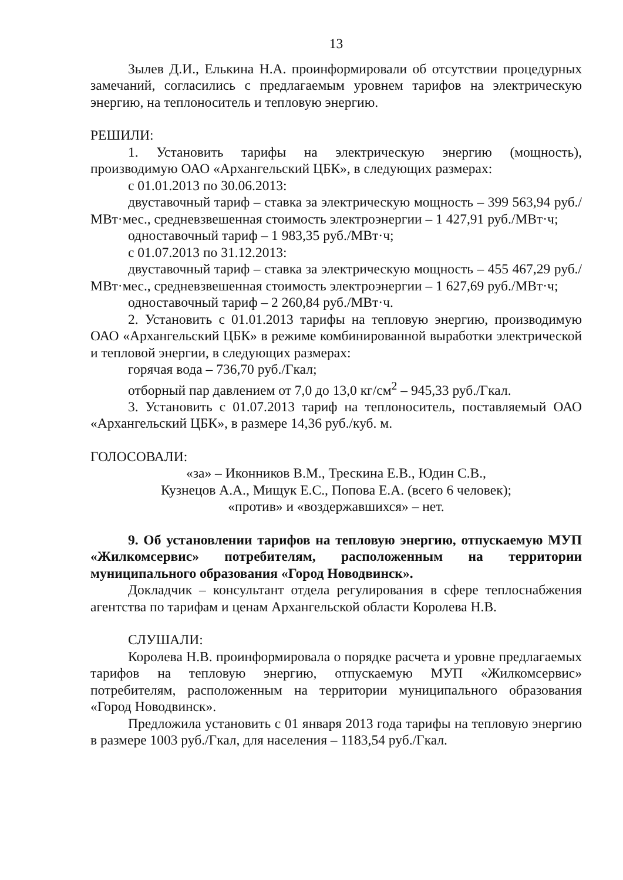13
Зылев Д.И., Елькина Н.А. проинформировали об отсутствии процедурных замечаний, согласились с предлагаемым уровнем тарифов на электрическую энергию, на теплоноситель и тепловую энергию.
РЕШИЛИ:
1. Установить тарифы на электрическую энергию (мощность), производимую ОАО «Архангельский ЦБК», в следующих размерах:
с 01.01.2013 по 30.06.2013:
двуставочный тариф – ставка за электрическую мощность – 399 563,94 руб./МВт·мес., средневзвешенная стоимость электроэнергии – 1 427,91 руб./МВт·ч;
одноставочный тариф – 1 983,35 руб./МВт·ч;
с 01.07.2013 по 31.12.2013:
двуставочный тариф – ставка за электрическую мощность – 455 467,29 руб./МВт·мес., средневзвешенная стоимость электроэнергии – 1 627,69 руб./МВт·ч;
одноставочный тариф – 2 260,84 руб./МВт·ч.
2. Установить с 01.01.2013 тарифы на тепловую энергию, производимую ОАО «Архангельский ЦБК» в режиме комбинированной выработки электрической и тепловой энергии, в следующих размерах:
горячая вода – 736,70 руб./Гкал;
отборный пар давлением от 7,0 до 13,0 кг/см<sup>2</sup> – 945,33 руб./Гкал.
3. Установить с 01.07.2013 тариф на теплоноситель, поставляемый ОАО «Архангельский ЦБК», в размере 14,36 руб./куб. м.
ГОЛОСОВАЛИ:
«за» – Иконников В.М., Трескина Е.В., Юдин С.В.,
Кузнецов А.А., Мищук Е.С., Попова Е.А. (всего 6 человек);
«против» и «воздержавшихся» – нет.
9. Об установлении тарифов на тепловую энергию, отпускаемую МУП «Жилкомсервис» потребителям, расположенным на территории муниципального образования «Город Новодвинск».
Докладчик – консультант отдела регулирования в сфере теплоснабжения агентства по тарифам и ценам Архангельской области Королева Н.В.
СЛУШАЛИ:
Королева Н.В. проинформировала о порядке расчета и уровне предлагаемых тарифов на тепловую энергию, отпускаемую МУП «Жилкомсервис» потребителям, расположенным на территории муниципального образования «Город Новодвинск».
Предложила установить с 01 января 2013 года тарифы на тепловую энергию в размере 1003 руб./Гкал, для населения – 1183,54 руб./Гкал.